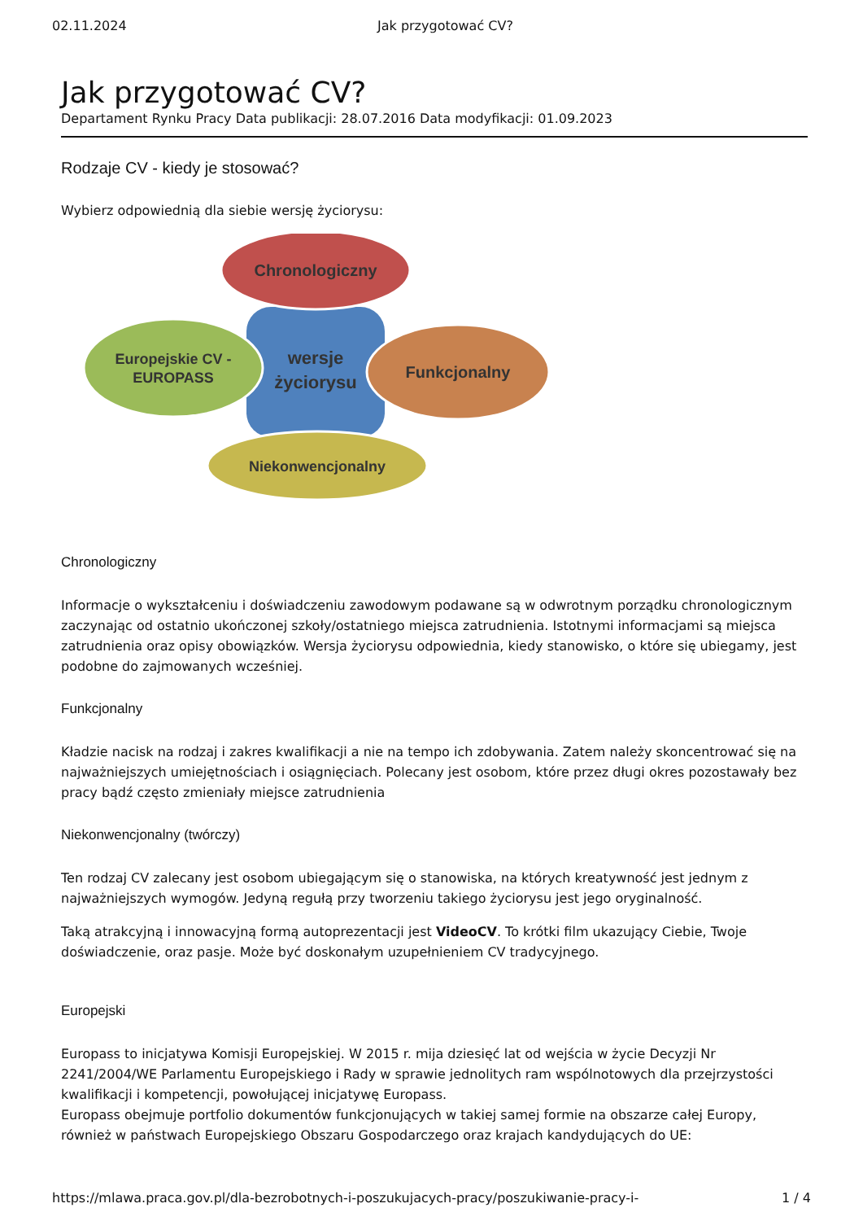02.11.2024 Jak przygotować CV?
Jak przygotować CV?
Departament Rynku Pracy Data publikacji: 28.07.2016 Data modyfikacji: 01.09.2023
Rodzaje CV - kiedy je stosować?
Wybierz odpowiednią dla siebie wersję życiorysu:
Chronologiczny
Europejskie CV -
EUROPASS
wersje
życiorysu
Funkcjonalny
Niekonwencjonalny
Chronologiczny
Informacje o wykształceniu i doświadczeniu zawodowym podawane są w odwrotnym porządku chronologicznym zaczynając od ostatnio ukończonej szkoły/ostatniego miejsca zatrudnienia. Istotnymi informacjami są miejsca zatrudnienia oraz opisy obowiązków. Wersja życiorysu odpowiednia, kiedy stanowisko, o które się ubiegamy, jest podobne do zajmowanych wcześniej.
Funkcjonalny
Kładzie nacisk na rodzaj i zakres kwalifikacji a nie na tempo ich zdobywania. Zatem należy skoncentrować się na najważniejszych umiejętnościach i osiągnięciach. Polecany jest osobom, które przez długi okres pozostawały bez pracy bądź często zmieniały miejsce zatrudnienia
Niekonwencjonalny (twórczy)
Ten rodzaj CV zalecany jest osobom ubiegającym się o stanowiska, na których kreatywność jest jednym z najważniejszych wymogów. Jedyną regułą przy tworzeniu takiego życiorysu jest jego oryginalność.
Taką atrakcyjną i innowacyjną formą autoprezentacji jest VideoCV. To krótki film ukazujący Ciebie, Twoje doświadczenie, oraz pasje. Może być doskonałym uzupełnieniem CV tradycyjnego.
Europejski
Europass to inicjatywa Komisji Europejskiej. W 2015 r. mija dziesięć lat od wejścia w życie Decyzji Nr 2241/2004/WE Parlamentu Europejskiego i Rady w sprawie jednolitych ram wspólnotowych dla przejrzystości kwalifikacji i kompetencji, powołującej inicjatywę Europass.
Europass obejmuje portfolio dokumentów funkcjonujących w takiej samej formie na obszarze całej Europy, również w państwach Europejskiego Obszaru Gospodarczego oraz krajach kandydujących do UE:
https://mlawa.praca.gov.pl/dla-bezrobotnych-i-poszukujacych-pracy/poszukiwanie-pracy-i- 1 / 4